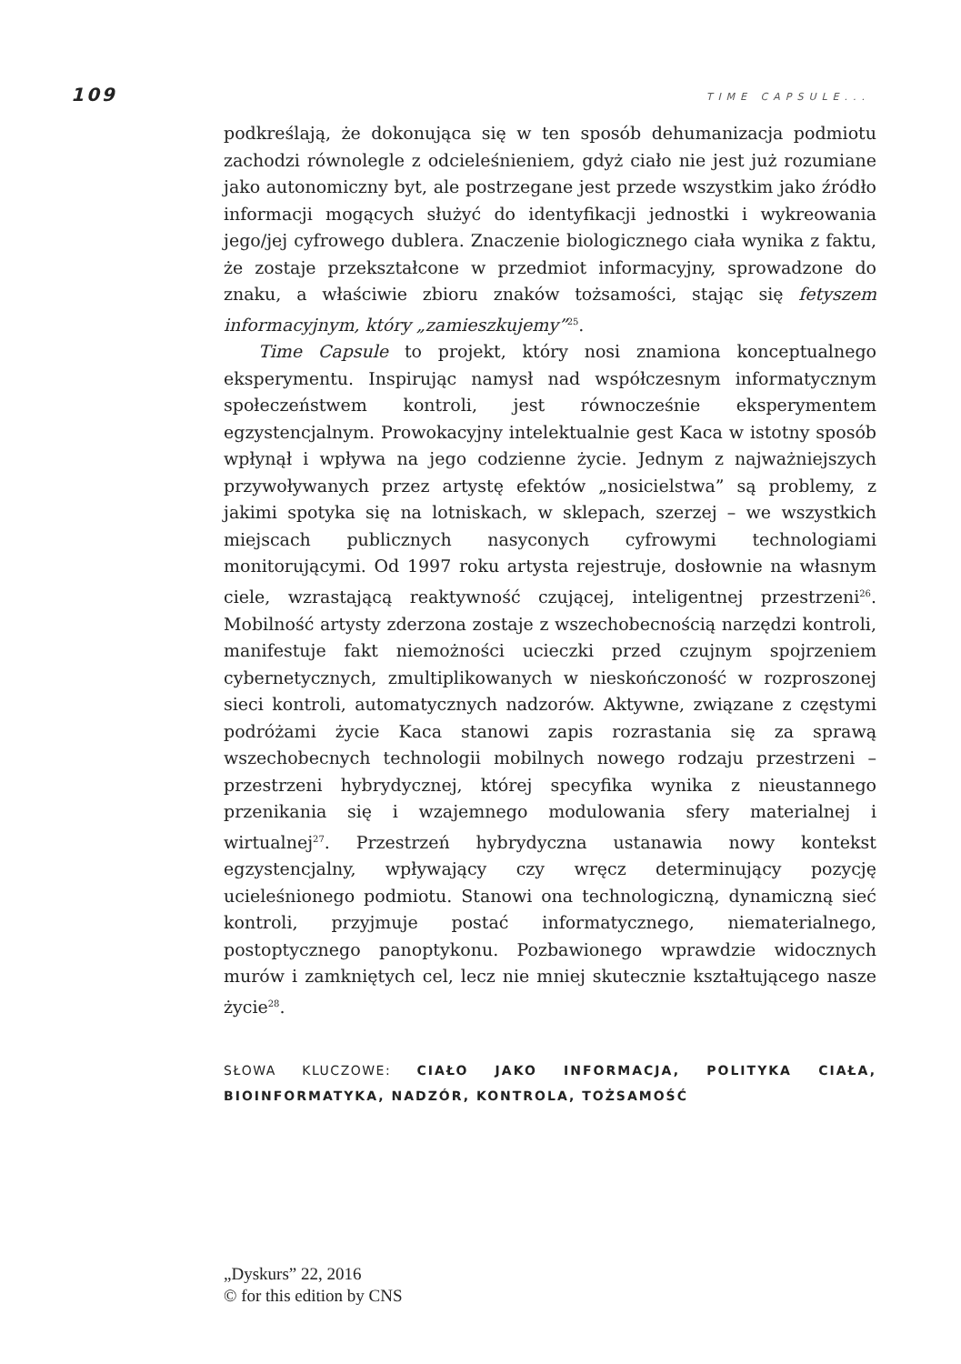109 TIME CAPSULE...
podkreślają, że dokonująca się w ten sposób dehumanizacja podmiotu zachodzi równolegle z odcieleśnieniem, gdyż ciało nie jest już rozumiane jako autonomiczny byt, ale postrzegane jest przede wszystkim jako źródło informacji mogących służyć do identyfikacji jednostki i wykreowania jego/jej cyfrowego dublera. Znaczenie biologicznego ciała wynika z faktu, że zostaje przekształcone w przedmiot informacyjny, sprowadzone do znaku, a właściwie zbioru znaków tożsamości, stając się fetyszem informacyjnym, który „zamieszkujemy”<sup>25</sup>.
Time Capsule to projekt, który nosi znamiona konceptualnego eksperymentu. Inspirując namysł nad współczesnym informatycznym społeczeństwem kontroli, jest równocześnie eksperymentem egzystencjalnym. Prowokacyjny intelektualnie gest Kaca w istotny sposób wpłynął i wpływa na jego codzienne życie. Jednym z najważniejszych przywoływanych przez artystę efektów „nosicielstwa” są problemy, z jakimi spotyka się na lotniskach, w sklepach, szerzej – we wszystkich miejscach publicznych nasyconych cyfrowymi technologiami monitorującymi. Od 1997 roku artysta rejestruje, dosłownie na własnym ciele, wzrastającą reaktywność czującej, inteligentnej przestrzeni<sup>26</sup>. Mobilność artysty zderzona zostaje z wszechobecnością narzędzi kontroli, manifestuje fakt niemożności ucieczki przed czujnym spojrzeniem cybernetycznych, zmultiplikowanych w nieskończoność w rozproszonej sieci kontroli, automatycznych nadzorów. Aktywne, związane z częstymi podróżami życie Kaca stanowi zapis rozrastania się za sprawą wszechobecnych technologii mobilnych nowego rodzaju przestrzeni – przestrzeni hybrydycznej, której specyfika wynika z nieustannego przenikania się i wzajemnego modulowania sfery materialnej i wirtualnej<sup>27</sup>. Przestrzeń hybrydyczna ustanawia nowy kontekst egzystencjalny, wpływający czy wręcz determinujący pozycję ucieleśnionego podmiotu. Stanowi ona technologiczną, dynamiczną sieć kontroli, przyjmuje postać informatycznego, niematerialnego, postoptycznego panoptykonu. Pozbawionego wprawdzie widocznych murów i zamkniętych cel, lecz nie mniej skutecznie kształtującego nasze życie<sup>28</sup>.
SŁOWA KLUCZOWE: CIAŁO JAKO INFORMACJA, POLITYKA CIAŁA, BIOINFORMATYKA, NADZÓR, KONTROLA, TOŻSAMOŚĆ
„Dyskurs” 22, 2016
© for this edition by CNS